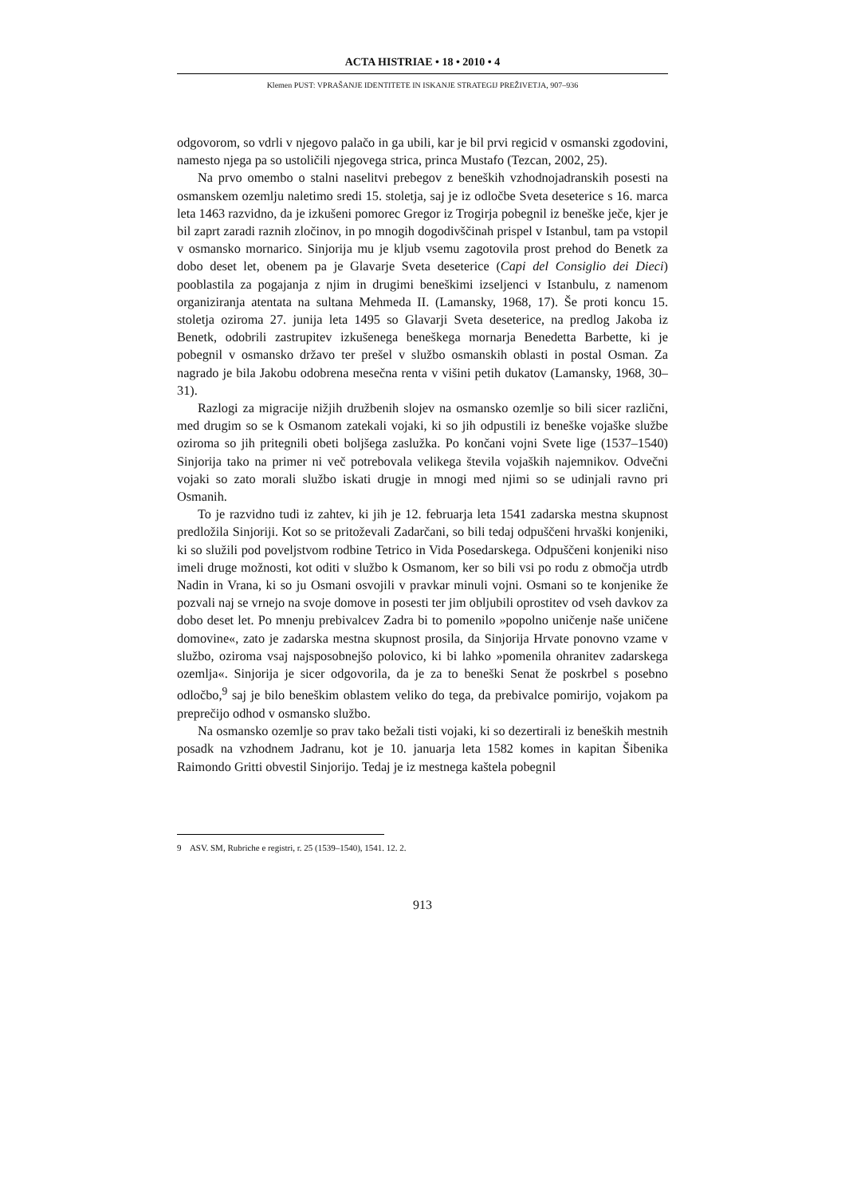ACTA HISTRIAE • 18 • 2010 • 4
Klemen PUST: VPRAŠANJE IDENTITETE IN ISKANJE STRATEGIJ PREŽIVETJA, 907–936
odgovorom, so vdrli v njegovo palačo in ga ubili, kar je bil prvi regicid v osmanski zgodovini, namesto njega pa so ustoličili njegovega strica, princa Mustafo (Tezcan, 2002, 25).
Na prvo omembo o stalni naselitvi prebegov z beneških vzhodnojadranskih posesti na osmanskem ozemlju naletimo sredi 15. stoletja, saj je iz odločbe Sveta deseterice s 16. marca leta 1463 razvidno, da je izkušeni pomorec Gregor iz Trogirja pobegnil iz beneške ječe, kjer je bil zaprt zaradi raznih zločinov, in po mnogih dogodivščinah prispel v Istanbul, tam pa vstopil v osmansko mornarico. Sinjorija mu je kljub vsemu zagotovila prost prehod do Benetk za dobo deset let, obenem pa je Glavarje Sveta deseterice (Capi del Consiglio dei Dieci) pooblastila za pogajanja z njim in drugimi beneškimi izseljenci v Istanbulu, z namenom organiziranja atentata na sultana Mehmeda II. (Lamansky, 1968, 17). Še proti koncu 15. stoletja oziroma 27. junija leta 1495 so Glavarji Sveta deseterice, na predlog Jakoba iz Benetk, odobrili zastrupitev izkušenega beneškega mornarja Benedetta Barbette, ki je pobegnil v osmansko državo ter prešel v službo osmanskih oblasti in postal Osman. Za nagrado je bila Jakobu odobrena mesečna renta v višini petih dukatov (Lamansky, 1968, 30–31).
Razlogi za migracije nižjih družbenih slojev na osmansko ozemlje so bili sicer različni, med drugim so se k Osmanom zatekali vojaki, ki so jih odpustili iz beneške vojaške službe oziroma so jih pritegnili obeti boljšega zaslužka. Po končani vojni Svete lige (1537–1540) Sinjorija tako na primer ni več potrebovala velikega števila vojaških najemnikov. Odvečni vojaki so zato morali službo iskati drugje in mnogi med njimi so se udinjali ravno pri Osmanih.
To je razvidno tudi iz zahtev, ki jih je 12. februarja leta 1541 zadarska mestna skupnost predložila Sinjoriji. Kot so se pritoževali Zadarčani, so bili tedaj odpuščeni hrvaški konjeniki, ki so služili pod poveljstvom rodbine Tetrico in Vida Posedarskega. Odpuščeni konjeniki niso imeli druge možnosti, kot oditi v službo k Osmanom, ker so bili vsi po rodu z območja utrdb Nadin in Vrana, ki so ju Osmani osvojili v pravkar minuli vojni. Osmani so te konjenike že pozvali naj se vrnejo na svoje domove in posesti ter jim obljubili oprostitev od vseh davkov za dobo deset let. Po mnenju prebivalcev Zadra bi to pomenilo »popolno uničenje naše uničene domovine«, zato je zadarska mestna skupnost prosila, da Sinjorija Hrvate ponovno vzame v službo, oziroma vsaj najsposobnejšo polovico, ki bi lahko »pomenila ohranitev zadarskega ozemlja«. Sinjorija je sicer odgovorila, da je za to beneški Senat že poskrbel s posebno odločbo,<sup>9</sup> saj je bilo beneškim oblastem veliko do tega, da prebivalce pomirijo, vojakom pa preprečijo odhod v osmansko službo.
Na osmansko ozemlje so prav tako bežali tisti vojaki, ki so dezertirali iz beneških mestnih posadk na vzhodnem Jadranu, kot je 10. januarja leta 1582 komes in kapitan Šibenika Raimondo Gritti obvestil Sinjorijo. Tedaj je iz mestnega kaštela pobegnil
9 ASV. SM, Rubriche e registri, r. 25 (1539–1540), 1541. 12. 2.
913